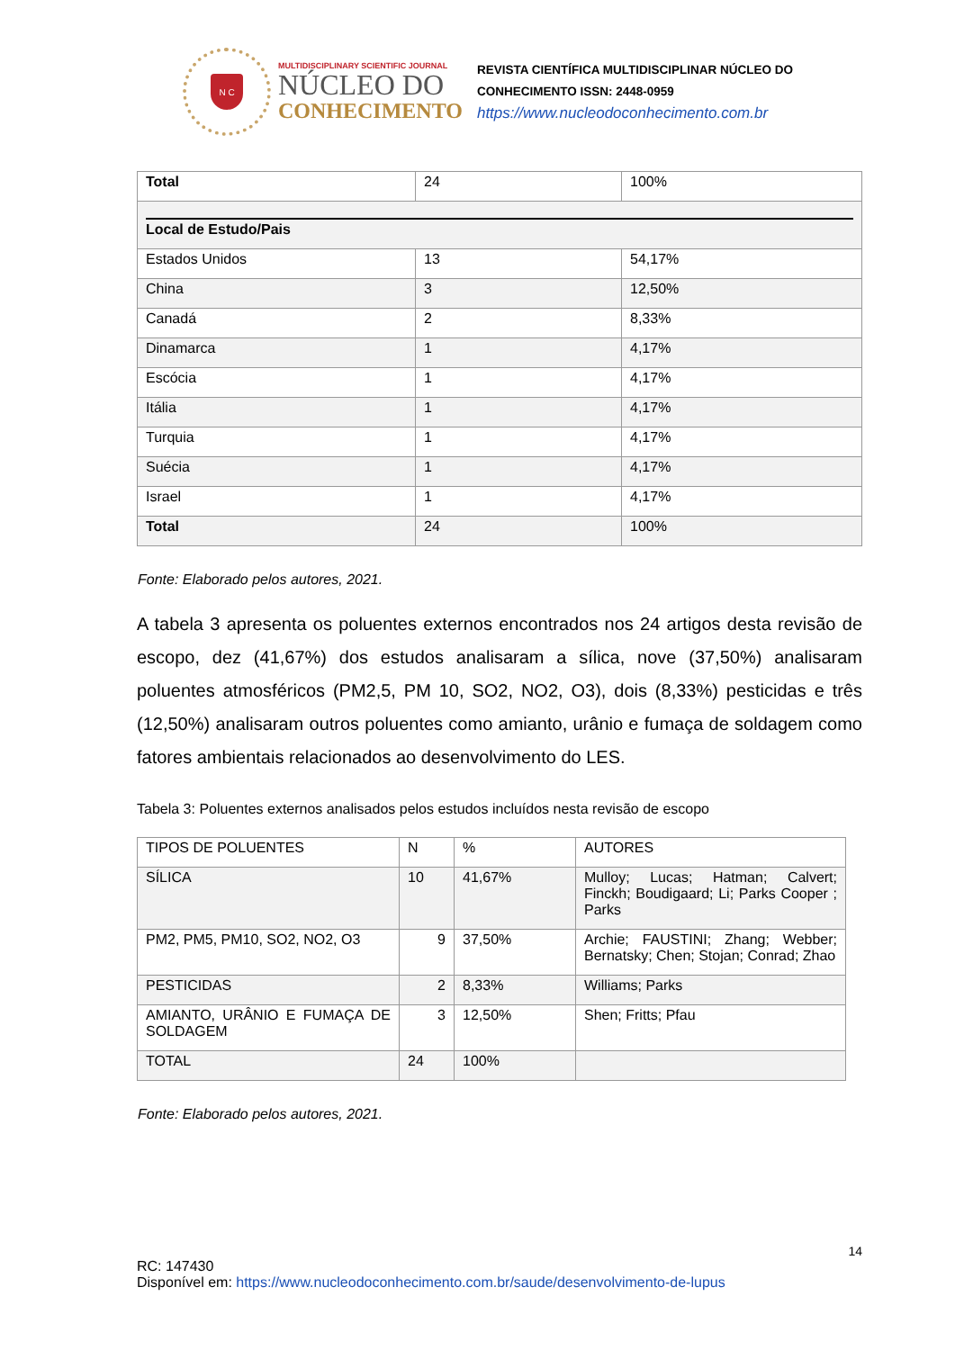N C
MULTIDISCIPLINARY SCIENTIFIC JOURNAL
NÚCLEO DO
CONHECIMENTO
REVISTA CIENTÍFICA MULTIDISCIPLINAR NÚCLEO DO
CONHECIMENTO ISSN: 2448-0959
https://www.nucleodoconhecimento.com.br
| Total | 24 | 100% |
| Local de Estudo/Pais | | |
| Estados Unidos | 13 | 54,17% |
| China | 3 | 12,50% |
| Canadá | 2 | 8,33% |
| Dinamarca | 1 | 4,17% |
| Escócia | 1 | 4,17% |
| Itália | 1 | 4,17% |
| Turquia | 1 | 4,17% |
| Suécia | 1 | 4,17% |
| Israel | 1 | 4,17% |
| Total | 24 | 100% |
Fonte: Elaborado pelos autores, 2021.
A tabela 3 apresenta os poluentes externos encontrados nos 24 artigos desta revisão de escopo, dez (41,67%) dos estudos analisaram a sílica, nove (37,50%) analisaram poluentes atmosféricos (PM2,5, PM 10, SO2, NO2, O3), dois (8,33%) pesticidas e três (12,50%) analisaram outros poluentes como amianto, urânio e fumaça de soldagem como fatores ambientais relacionados ao desenvolvimento do LES.
Tabela 3: Poluentes externos analisados pelos estudos incluídos nesta revisão de escopo
| TIPOS DE POLUENTES | N | % | AUTORES |
| SÍLICA | 10 | 41,67% | Mulloy; Lucas; Hatman; Calvert; Finckh; Boudigaard; Li; Parks Cooper ; Parks |
| PM2, PM5, PM10, SO2, NO2, O3 | 9 | 37,50% | Archie; FAUSTINI; Zhang; Webber; Bernatsky; Chen; Stojan; Conrad; Zhao |
| PESTICIDAS | 2 | 8,33% | Williams; Parks |
| AMIANTO, URÂNIO E FUMAÇA DE SOLDAGEM | 3 | 12,50% | Shen; Fritts; Pfau |
| TOTAL | 24 | 100% | |
Fonte: Elaborado pelos autores, 2021.
14
RC: 147430
Disponível em: https://www.nucleodoconhecimento.com.br/saude/desenvolvimento-de-lupus